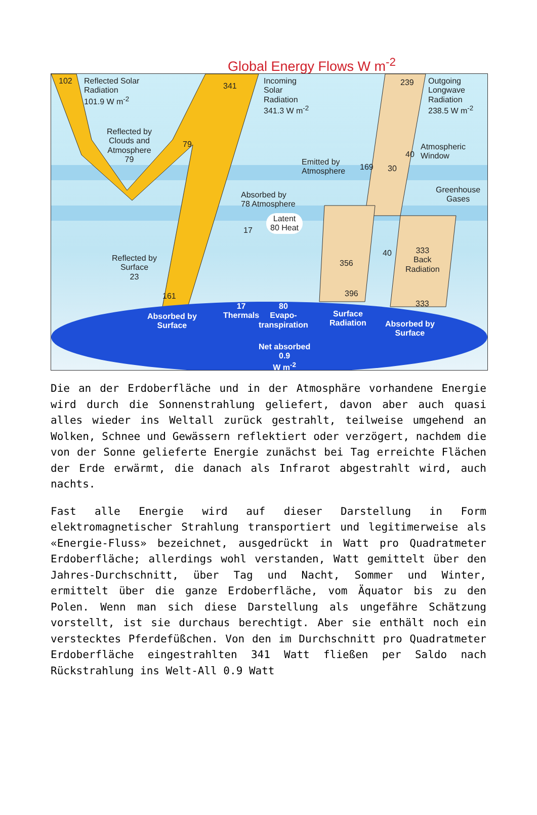Global Energy Flows W m<sup>-2</sup>
102
Reflected Solar
Radiation
101.9 W m<sup>-2</sup>
341
Incoming
Solar
Radiation
341.3 W m<sup>-2</sup>
239
Outgoing
Longwave
Radiation
238.5 W m<sup>-2</sup>
Reflected by
Clouds and
Atmosphere
79
79
40
Atmospheric
Window
Emitted by
Atmosphere
169 30
Greenhouse
Gases
Absorbed by
78 Atmosphere
17
Latent
80 Heat
356
40
333
Back
Radiation
Reflected by
Surface
23
161 396
333
Absorbed by
Surface
17
Thermals
80
Evapo-
transpiration
Surface
Radiation
Absorbed by
Surface
Net absorbed
0.9
W m<sup>-2</sup>
Die an der Erdoberfläche und in der Atmosphäre vorhandene Energie wird durch die Sonnenstrahlung geliefert, davon aber auch quasi alles wieder ins Weltall zurück gestrahlt, teilweise umgehend an Wolken, Schnee und Gewässern reflektiert oder verzögert, nachdem die von der Sonne gelieferte Energie zunächst bei Tag erreichte Flächen der Erde erwärmt, die danach als Infrarot abgestrahlt wird, auch nachts.
Fast alle Energie wird auf dieser Darstellung in Form elektromagnetischer Strahlung transportiert und legitimerweise als «Energie-Fluss» bezeichnet, ausgedrückt in Watt pro Quadratmeter Erdoberfläche; allerdings wohl verstanden, Watt gemittelt über den Jahres-Durchschnitt, über Tag und Nacht, Sommer und Winter, ermittelt über die ganze Erdoberfläche, vom Äquator bis zu den Polen. Wenn man sich diese Darstellung als ungefähre Schätzung vorstellt, ist sie durchaus berechtigt. Aber sie enthält noch ein verstecktes Pferdefüßchen. Von den im Durchschnitt pro Quadratmeter Erdoberfläche eingestrahlten 341 Watt fließen per Saldo nach Rückstrahlung ins Welt-All 0.9 Watt